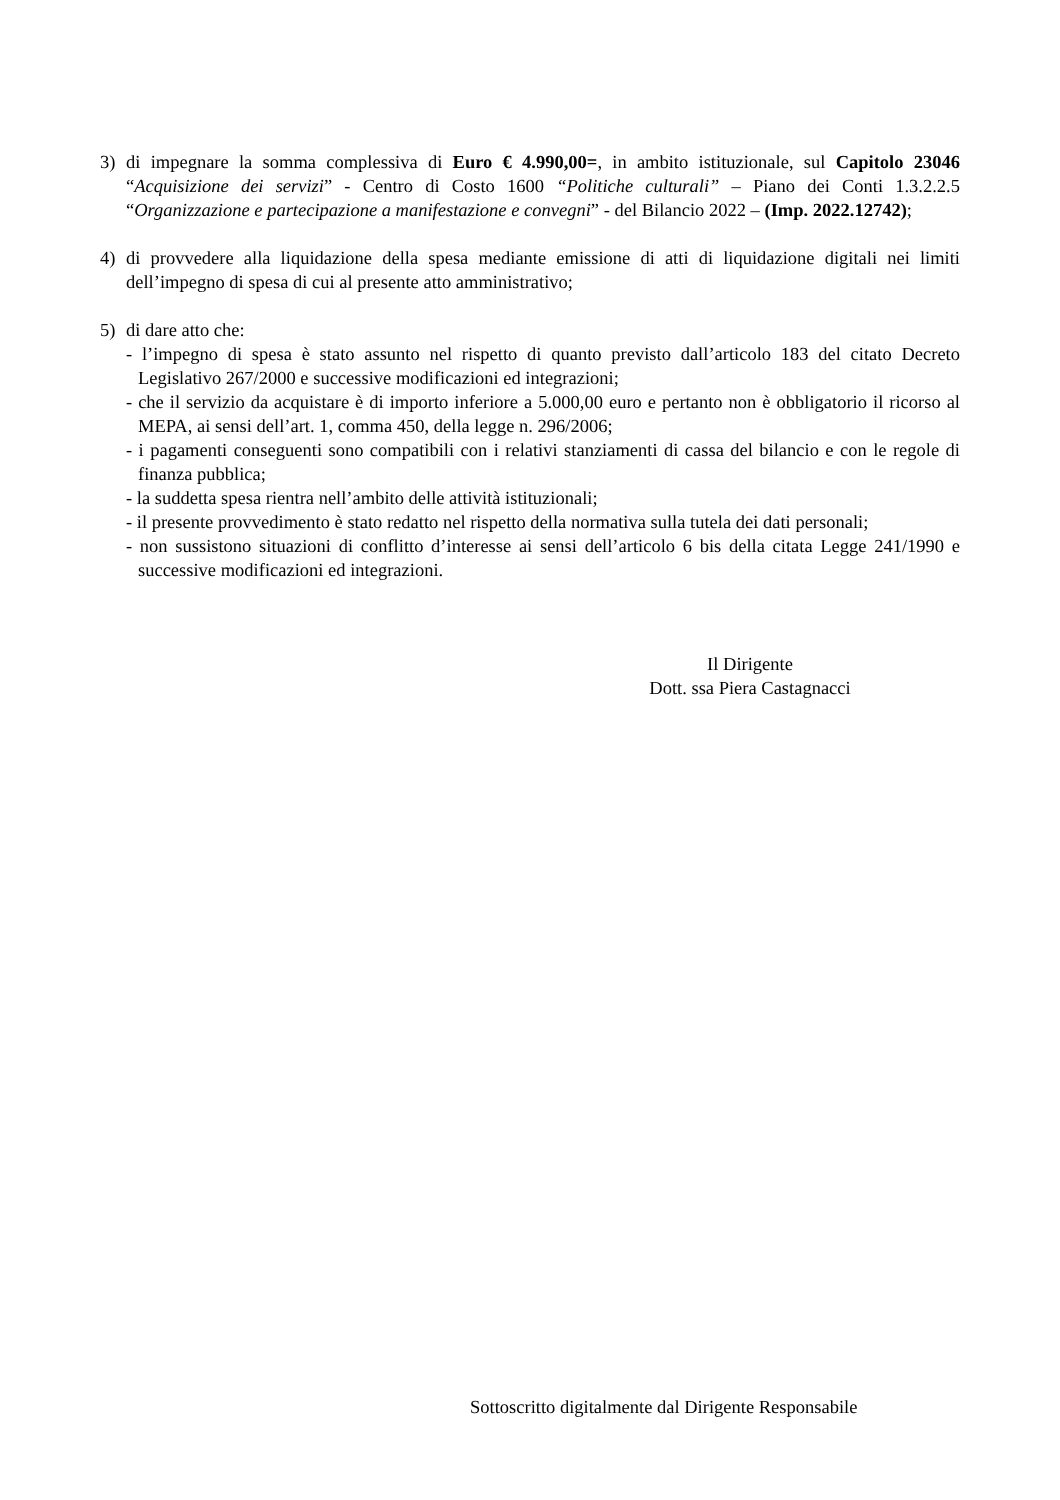3) di impegnare la somma complessiva di Euro € 4.990,00=, in ambito istituzionale, sul Capitolo 23046 “Acquisizione dei servizi” - Centro di Costo 1600 “Politiche culturali” – Piano dei Conti 1.3.2.2.5 “Organizzazione e partecipazione a manifestazione e convegni” - del Bilancio 2022 – (Imp. 2022.12742);
4) di provvedere alla liquidazione della spesa mediante emissione di atti di liquidazione digitali nei limiti dell’impegno di spesa di cui al presente atto amministrativo;
5) di dare atto che:
- l’impegno di spesa è stato assunto nel rispetto di quanto previsto dall’articolo 183 del citato Decreto Legislativo 267/2000 e successive modificazioni ed integrazioni;
- che il servizio da acquistare è di importo inferiore a 5.000,00 euro e pertanto non è obbligatorio il ricorso al MEPA, ai sensi dell’art. 1, comma 450, della legge n. 296/2006;
- i pagamenti conseguenti sono compatibili con i relativi stanziamenti di cassa del bilancio e con le regole di finanza pubblica;
- la suddetta spesa rientra nell’ambito delle attività istituzionali;
- il presente provvedimento è stato redatto nel rispetto della normativa sulla tutela dei dati personali;
- non sussistono situazioni di conflitto d’interesse ai sensi dell’articolo 6 bis della citata Legge 241/1990 e successive modificazioni ed integrazioni.
Il Dirigente
Dott. ssa Piera Castagnacci
Sottoscritto digitalmente dal Dirigente Responsabile